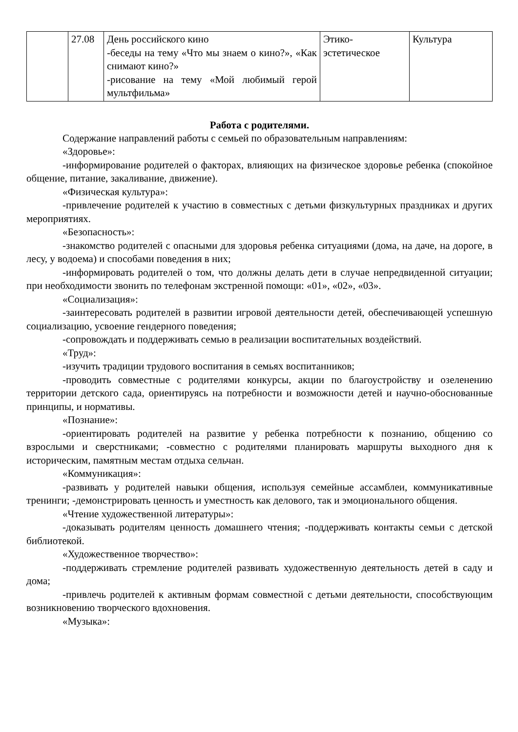| | 27.08 | День российского кино -беседы на тему «Что мы знаем о кино?», «Как снимают кино?» -рисование на тему «Мой любимый герой мультфильма» | Этико-эстетическое | Культура |
Работа с родителями.
Содержание направлений работы с семьей по образовательным направлениям:
«Здоровье»:
-информирование родителей о факторах, влияющих на физическое здоровье ребенка (спокойное общение, питание, закаливание, движение).
«Физическая культура»:
-привлечение родителей к участию в совместных с детьми физкультурных праздниках и других мероприятиях.
«Безопасность»:
-знакомство родителей с опасными для здоровья ребенка ситуациями (дома, на даче, на дороге, в лесу, у водоема) и способами поведения в них;
-информировать родителей о том, что должны делать дети в случае непредвиденной ситуации; при необходимости звонить по телефонам экстренной помощи: «01», «02», «03».
«Социализация»:
-заинтересовать родителей в развитии игровой деятельности детей, обеспечивающей успешную социализацию, усвоение гендерного поведения;
-сопровождать и поддерживать семью в реализации воспитательных воздействий.
«Труд»:
-изучить традиции трудового воспитания в семьях воспитанников;
-проводить совместные с родителями конкурсы, акции по благоустройству и озеленению территории детского сада, ориентируясь на потребности и возможности детей и научно-обоснованные принципы, и нормативы.
«Познание»:
-ориентировать родителей на развитие у ребенка потребности к познанию, общению со взрослыми и сверстниками; -совместно с родителями планировать маршруты выходного дня к историческим, памятным местам отдыха сельчан.
«Коммуникация»:
-развивать у родителей навыки общения, используя семейные ассамблеи, коммуникативные тренинги; -демонстрировать ценность и уместность как делового, так и эмоционального общения.
«Чтение художественной литературы»:
-доказывать родителям ценность домашнего чтения; -поддерживать контакты семьи с детской библиотекой.
«Художественное творчество»:
-поддерживать стремление родителей развивать художественную деятельность детей в саду и дома;
-привлечь родителей к активным формам совместной с детьми деятельности, способствующим возникновению творческого вдохновения.
«Музыка»: